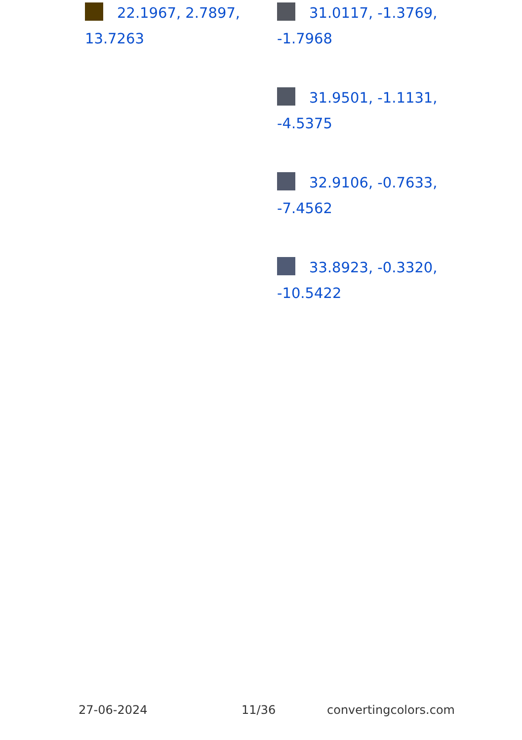22.1967, 2.7897, 13.7263
31.0117, -1.3769, -1.7968
31.9501, -1.1131, -4.5375
32.9106, -0.7633, -7.4562
33.8923, -0.3320, -10.5422
27-06-2024 11/36 convertingcolors.com